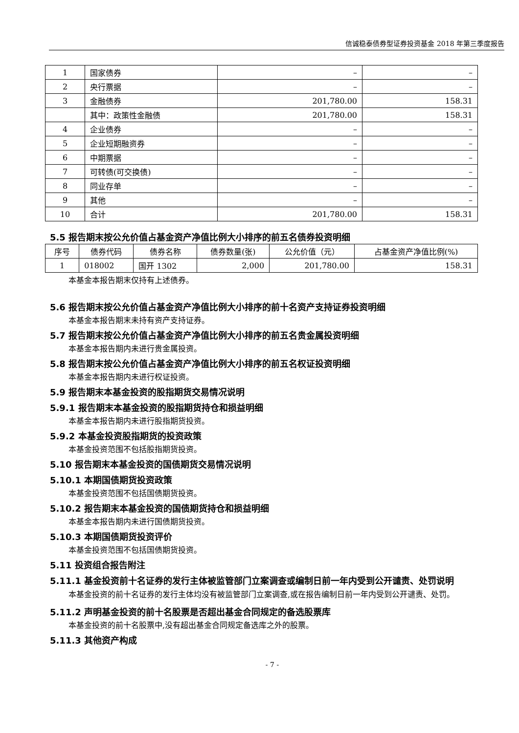信诚稳泰债券型证券投资基金 2018 年第三季度报告
| 1 | 国家债券 | – | – |
| 2 | 央行票据 | – | – |
| 3 | 金融债券 | 201,780.00 | 158.31 |
| | 其中：政策性金融债 | 201,780.00 | 158.31 |
| 4 | 企业债券 | – | – |
| 5 | 企业短期融资券 | – | – |
| 6 | 中期票据 | – | – |
| 7 | 可转债(可交换债) | – | – |
| 8 | 同业存单 | – | – |
| 9 | 其他 | – | – |
| 10 | 合计 | 201,780.00 | 158.31 |
5.5 报告期末按公允价值占基金资产净值比例大小排序的前五名债券投资明细
| 序号 | 债券代码 | 债券名称 | 债券数量(张) | 公允价值（元） | 占基金资产净值比例(%) |
| --- | --- | --- | --- | --- | --- |
| 1 | 018002 | 国开 1302 | 2,000 | 201,780.00 | 158.31 |
本基金本报告期末仅持有上述债券。
5.6 报告期末按公允价值占基金资产净值比例大小排序的前十名资产支持证券投资明细
本基金本报告期末未持有资产支持证券。
5.7 报告期末按公允价值占基金资产净值比例大小排序的前五名贵金属投资明细
本基金本报告期内未进行贵金属投资。
5.8 报告期末按公允价值占基金资产净值比例大小排序的前五名权证投资明细
本基金本报告期内未进行权证投资。
5.9 报告期末本基金投资的股指期货交易情况说明
5.9.1 报告期末本基金投资的股指期货持仓和损益明细
本基金本报告期内未进行股指期货投资。
5.9.2 本基金投资股指期货的投资政策
本基金投资范围不包括股指期货投资。
5.10 报告期末本基金投资的国债期货交易情况说明
5.10.1 本期国债期货投资政策
本基金投资范围不包括国债期货投资。
5.10.2 报告期末本基金投资的国债期货持仓和损益明细
本基金本报告期内未进行国债期货投资。
5.10.3 本期国债期货投资评价
本基金投资范围不包括国债期货投资。
5.11 投资组合报告附注
5.11.1 基金投资前十名证券的发行主体被监管部门立案调查或编制日前一年内受到公开谴责、处罚说明
本基金投资的前十名证券的发行主体均没有被监管部门立案调查,或在报告编制日前一年内受到公开谴责、处罚。
5.11.2 声明基金投资的前十名股票是否超出基金合同规定的备选股票库
本基金投资的前十名股票中,没有超出基金合同规定备选库之外的股票。
5.11.3 其他资产构成
- 7 -